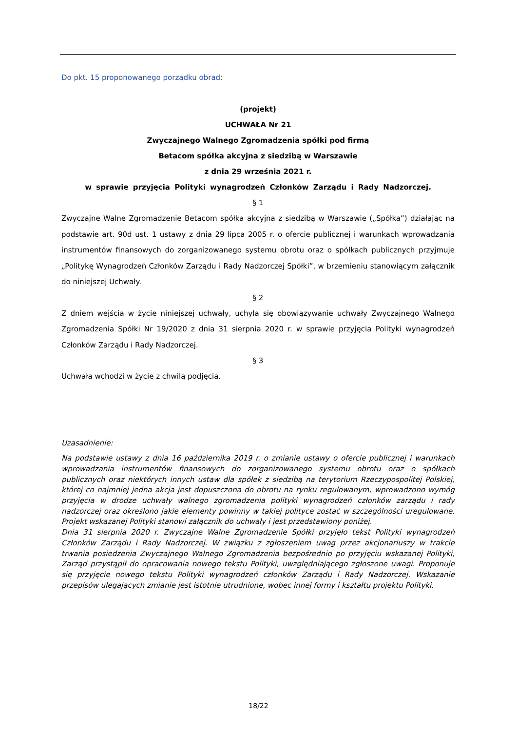Do pkt. 15 proponowanego porządku obrad:
(projekt)
UCHWAŁA Nr 21
Zwyczajnego Walnego Zgromadzenia spółki pod firmą
Betacom spółka akcyjna z siedzibą w Warszawie
z dnia 29 września 2021 r.
w sprawie przyjęcia Polityki wynagrodzeń Członków Zarządu i Rady Nadzorczej.
§ 1
Zwyczajne Walne Zgromadzenie Betacom spółka akcyjna z siedzibą w Warszawie („Spółka”) działając na podstawie art. 90d ust. 1 ustawy z dnia 29 lipca 2005 r. o ofercie publicznej i warunkach wprowadzania instrumentów finansowych do zorganizowanego systemu obrotu oraz o spółkach publicznych przyjmuje „Politykę Wynagrodzeń Członków Zarządu i Rady Nadzorczej Spółki”, w brzemieniu stanowiącym załącznik do niniejszej Uchwały.
§ 2
Z dniem wejścia w życie niniejszej uchwały, uchyla się obowiązywanie uchwały Zwyczajnego Walnego Zgromadzenia Spółki Nr 19/2020 z dnia 31 sierpnia 2020 r. w sprawie przyjęcia Polityki wynagrodzeń Członków Zarządu i Rady Nadzorczej.
§ 3
Uchwała wchodzi w życie z chwilą podjęcia.
Uzasadnienie:
Na podstawie ustawy z dnia 16 października 2019 r. o zmianie ustawy o ofercie publicznej i warunkach wprowadzania instrumentów finansowych do zorganizowanego systemu obrotu oraz o spółkach publicznych oraz niektórych innych ustaw dla spółek z siedzibą na terytorium Rzeczypospolitej Polskiej, której co najmniej jedna akcja jest dopuszczona do obrotu na rynku regulowanym, wprowadzono wymóg przyjęcia w drodze uchwały walnego zgromadzenia polityki wynagrodzeń członków zarządu i rady nadzorczej oraz określono jakie elementy powinny w takiej polityce zostać w szczególności uregulowane. Projekt wskazanej Polityki stanowi załącznik do uchwały i jest przedstawiony poniżej.
Dnia 31 sierpnia 2020 r. Zwyczajne Walne Zgromadzenie Spółki przyjęło tekst Polityki wynagrodzeń Członków Zarządu i Rady Nadzorczej. W związku z zgłoszeniem uwag przez akcjonariuszy w trakcie trwania posiedzenia Zwyczajnego Walnego Zgromadzenia bezpośrednio po przyjęciu wskazanej Polityki, Zarząd przystąpił do opracowania nowego tekstu Polityki, uwzględniającego zgłoszone uwagi. Proponuje się przyjęcie nowego tekstu Polityki wynagrodzeń członków Zarządu i Rady Nadzorczej. Wskazanie przepisów ulegających zmianie jest istotnie utrudnione, wobec innej formy i kształtu projektu Polityki.
18/22